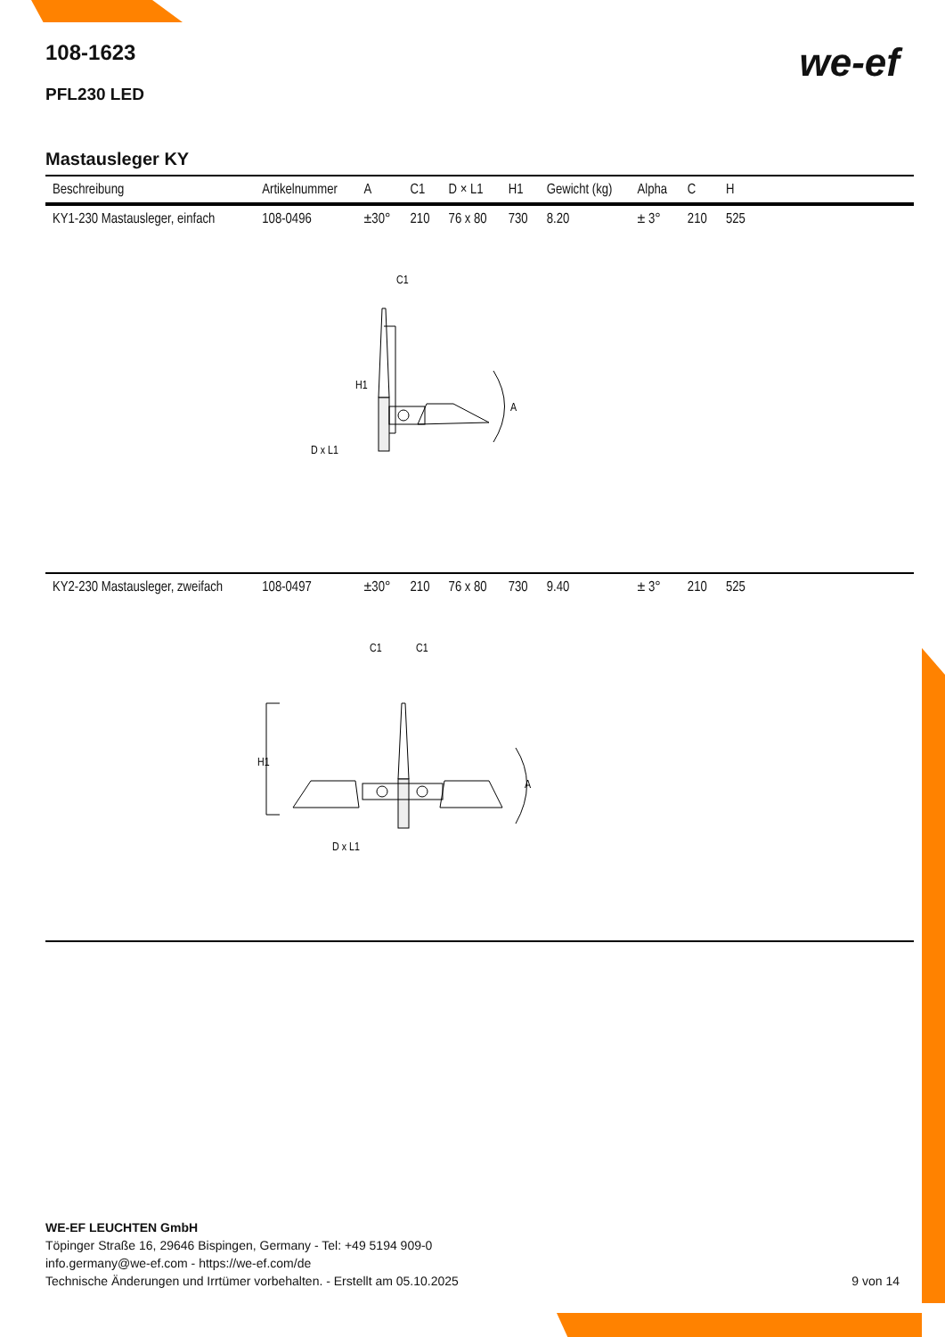108-1623
PFL230 LED
we-ef
Mastausleger KY
| Beschreibung | Artikelnummer | A | C1 | D × L1 | H1 | Gewicht (kg) | Alpha | C | H | |
| --- | --- | --- | --- | --- | --- | --- | --- | --- | --- | --- |
| KY1-230 Mastausleger, einfach | 108-0496 | ±30° | 210 | 76 x 80 | 730 | 8.20 | ± 3° | 210 | 525 | |
| H1 C1 A D x L1 | | | | | | | | | | |
| KY2-230 Mastausleger, zweifach | 108-0497 | ±30° | 210 | 76 x 80 | 730 | 9.40 | ± 3° | 210 | 525 | |
| H1 C1 C1 A D x L1 | | | | | | | | | | |
WE-EF LEUCHTEN GmbH
Töpinger Straße 16, 29646 Bispingen, Germany - Tel: +49 5194 909-0
info.germany@we-ef.com - https://we-ef.com/de
Technische Änderungen und Irrtümer vorbehalten. - Erstellt am 05.10.2025 9 von 14